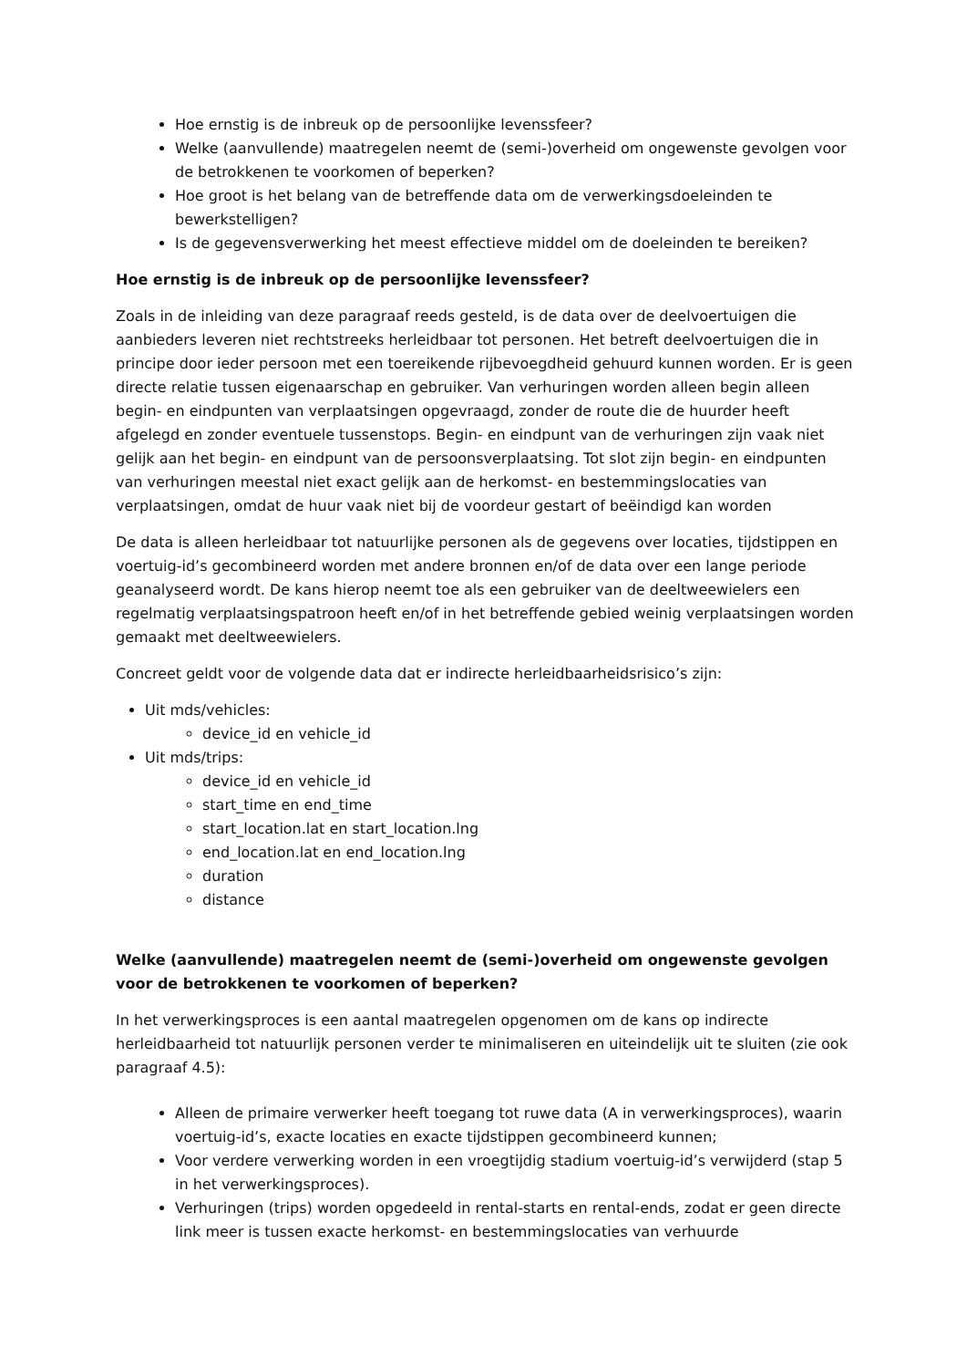Hoe ernstig is de inbreuk op de persoonlijke levenssfeer?
Welke (aanvullende) maatregelen neemt de (semi-)overheid om ongewenste gevolgen voor de betrokkenen te voorkomen of beperken?
Hoe groot is het belang van de betreffende data om de verwerkingsdoeleinden te bewerkstelligen?
Is de gegevensverwerking het meest effectieve middel om de doeleinden te bereiken?
Hoe ernstig is de inbreuk op de persoonlijke levenssfeer?
Zoals in de inleiding van deze paragraaf reeds gesteld, is de data over de deelvoertuigen die aanbieders leveren niet rechtstreeks herleidbaar tot personen. Het betreft deelvoertuigen die in principe door ieder persoon met een toereikende rijbevoegdheid gehuurd kunnen worden. Er is geen directe relatie tussen eigenaarschap en gebruiker. Van verhuringen worden alleen begin alleen begin- en eindpunten van verplaatsingen opgevraagd, zonder de route die de huurder heeft afgelegd en zonder eventuele tussenstops. Begin- en eindpunt van de verhuringen zijn vaak niet gelijk aan het begin- en eindpunt van de persoonsverplaatsing. Tot slot zijn begin- en eindpunten van verhuringen meestal niet exact gelijk aan de herkomst- en bestemmingslocaties van verplaatsingen, omdat de huur vaak niet bij de voordeur gestart of beëindigd kan worden
De data is alleen herleidbaar tot natuurlijke personen als de gegevens over locaties, tijdstippen en voertuig-id’s gecombineerd worden met andere bronnen en/of de data over een lange periode geanalyseerd wordt. De kans hierop neemt toe als een gebruiker van de deeltweewielers een regelmatig verplaatsingspatroon heeft en/of in het betreffende gebied weinig verplaatsingen worden gemaakt met deeltweewielers.
Concreet geldt voor de volgende data dat er indirecte herleidbaarheidsrisico’s zijn:
Uit mds/vehicles:
device_id en vehicle_id
Uit mds/trips:
device_id en vehicle_id
start_time en end_time
start_location.lat en start_location.lng
end_location.lat en end_location.lng
duration
distance
Welke (aanvullende) maatregelen neemt de (semi-)overheid om ongewenste gevolgen voor de betrokkenen te voorkomen of beperken?
In het verwerkingsproces is een aantal maatregelen opgenomen om de kans op indirecte herleidbaarheid tot natuurlijk personen verder te minimaliseren en uiteindelijk uit te sluiten (zie ook paragraaf 4.5):
Alleen de primaire verwerker heeft toegang tot ruwe data (A in verwerkingsproces), waarin voertuig-id’s, exacte locaties en exacte tijdstippen gecombineerd kunnen;
Voor verdere verwerking worden in een vroegtijdig stadium voertuig-id’s verwijderd (stap 5 in het verwerkingsproces).
Verhuringen (trips) worden opgedeeld in rental-starts en rental-ends, zodat er geen directe link meer is tussen exacte herkomst- en bestemmingslocaties van verhuurde